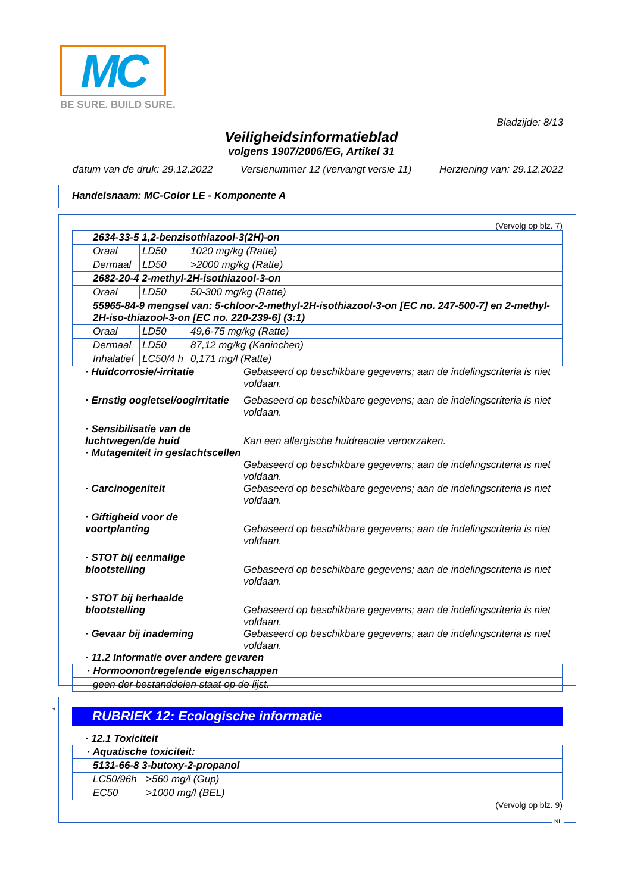MC
BE SURE. BUILD SURE.
Bladzijde: 8/13
Veiligheidsinformatieblad
volgens 1907/2006/EG, Artikel 31
datum van de druk: 29.12.2022 Versienummer 12 (vervangt versie 11) Herziening van: 29.12.2022
Handelsnaam: MC-Color LE - Komponente A
(Vervolg op blz. 7)
| 2634-33-5 1,2-benzisothiazool-3(2H)-on | | |
| Oraal | LD50 | 1020 mg/kg (Ratte) |
| Dermaal | LD50 | >2000 mg/kg (Ratte) |
| 2682-20-4 2-methyl-2H-isothiazool-3-on | | |
| Oraal | LD50 | 50-300 mg/kg (Ratte) |
| 55965-84-9 mengsel van: 5-chloor-2-methyl-2H-isothiazool-3-on [EC no. 247-500-7] en 2-methyl-2H-iso-thiazool-3-on [EC no. 220-239-6] (3:1) | | |
| Oraal | LD50 | 49,6-75 mg/kg (Ratte) |
| Dermaal | LD50 | 87,12 mg/kg (Kaninchen) |
| Inhalatief | LC50/4 h | 0,171 mg/l (Ratte) |
· Huidcorrosie/-irritatie Gebaseerd op beschikbare gegevens; aan de indelingscriteria is niet voldaan.
· Ernstig oogletsel/oogirritatie
Gebaseerd op beschikbare gegevens; aan de indelingscriteria is niet voldaan.
· Sensibilisatie van de luchtwegen/de huid
Kan een allergische huidreactie veroorzaken.
· Mutageniteit in geslachtscellen
Gebaseerd op beschikbare gegevens; aan de indelingscriteria is niet voldaan.
· Carcinogeniteit Gebaseerd op beschikbare gegevens; aan de indelingscriteria is niet voldaan.
· Giftigheid voor de voortplanting
Gebaseerd op beschikbare gegevens; aan de indelingscriteria is niet voldaan.
· STOT bij eenmalige blootstelling
Gebaseerd op beschikbare gegevens; aan de indelingscriteria is niet voldaan.
· STOT bij herhaalde blootstelling
Gebaseerd op beschikbare gegevens; aan de indelingscriteria is niet voldaan.
· Gevaar bij inademing Gebaseerd op beschikbare gegevens; aan de indelingscriteria is niet voldaan.
· 11.2 Informatie over andere gevaren
| · Hormoonontregelende eigenschappen |
| geen der bestanddelen staat op de lijst. |
*
RUBRIEK 12: Ecologische informatie
· 12.1 Toxiciteit
| · Aquatische toxiciteit: | |
| 5131-66-8 3-butoxy-2-propanol | |
| LC50/96h | >560 mg/l (Gup) |
| EC50 | >1000 mg/l (BEL) |
(Vervolg op blz. 9)
NL